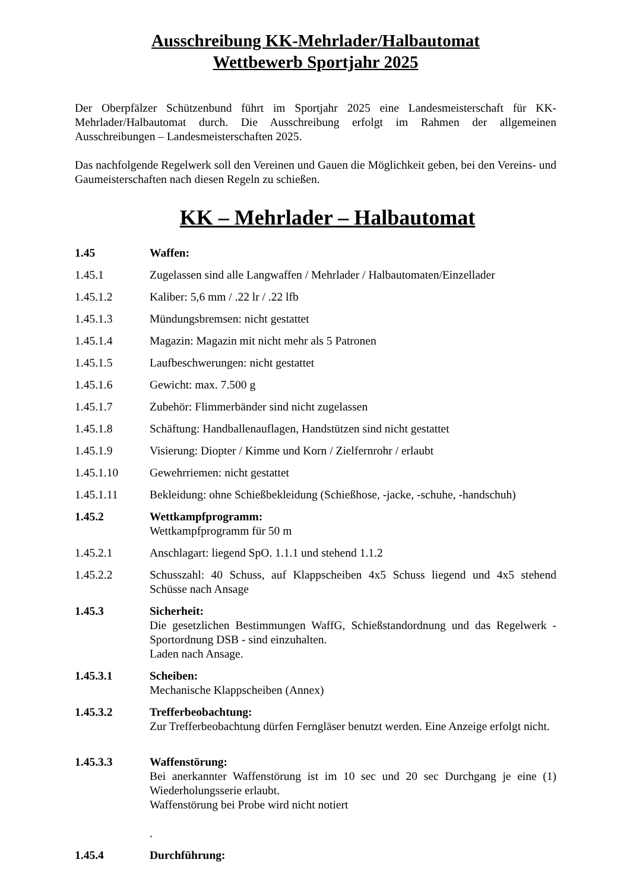Ausschreibung KK-Mehrlader/Halbautomat
Wettbewerb Sportjahr 2025
Der Oberpfälzer Schützenbund führt im Sportjahr 2025 eine Landesmeisterschaft für KK-Mehrlader/Halbautomat durch. Die Ausschreibung erfolgt im Rahmen der allgemeinen Ausschreibungen – Landesmeisterschaften 2025.
Das nachfolgende Regelwerk soll den Vereinen und Gauen die Möglichkeit geben, bei den Vereins- und Gaumeisterschaften nach diesen Regeln zu schießen.
KK – Mehrlader – Halbautomat
1.45 Waffen:
1.45.1 Zugelassen sind alle Langwaffen / Mehrlader / Halbautomaten/Einzellader
1.45.1.2 Kaliber: 5,6 mm / .22 lr / .22 lfb
1.45.1.3 Mündungsbremsen: nicht gestattet
1.45.1.4 Magazin: Magazin mit nicht mehr als 5 Patronen
1.45.1.5 Laufbeschwerungen: nicht gestattet
1.45.1.6 Gewicht: max. 7.500 g
1.45.1.7 Zubehör: Flimmerbänder sind nicht zugelassen
1.45.1.8 Schäftung: Handballenauflagen, Handstützen sind nicht gestattet
1.45.1.9 Visierung: Diopter / Kimme und Korn / Zielfernrohr / erlaubt
1.45.1.10 Gewehrriemen: nicht gestattet
1.45.1.11 Bekleidung: ohne Schießbekleidung (Schießhose, -jacke, -schuhe, -handschuh)
1.45.2 Wettkampfprogramm:
Wettkampfprogramm für 50 m
1.45.2.1 Anschlagart: liegend SpO. 1.1.1 und stehend 1.1.2
1.45.2.2 Schusszahl: 40 Schuss, auf Klappscheiben 4x5 Schuss liegend und 4x5 stehend Schüsse nach Ansage
1.45.3 Sicherheit:
Die gesetzlichen Bestimmungen WaffG, Schießstandordnung und das Regelwerk - Sportordnung DSB - sind einzuhalten.
Laden nach Ansage.
1.45.3.1 Scheiben:
Mechanische Klappscheiben (Annex)
1.45.3.2 Trefferbeobachtung:
Zur Trefferbeobachtung dürfen Ferngläser benutzt werden. Eine Anzeige erfolgt nicht.
1.45.3.3 Waffenstörung:
Bei anerkannter Waffenstörung ist im 10 sec und 20 sec Durchgang je eine (1) Wiederholungsserie erlaubt.
Waffenstörung bei Probe wird nicht notiert
.
1.45.4 Durchführung: